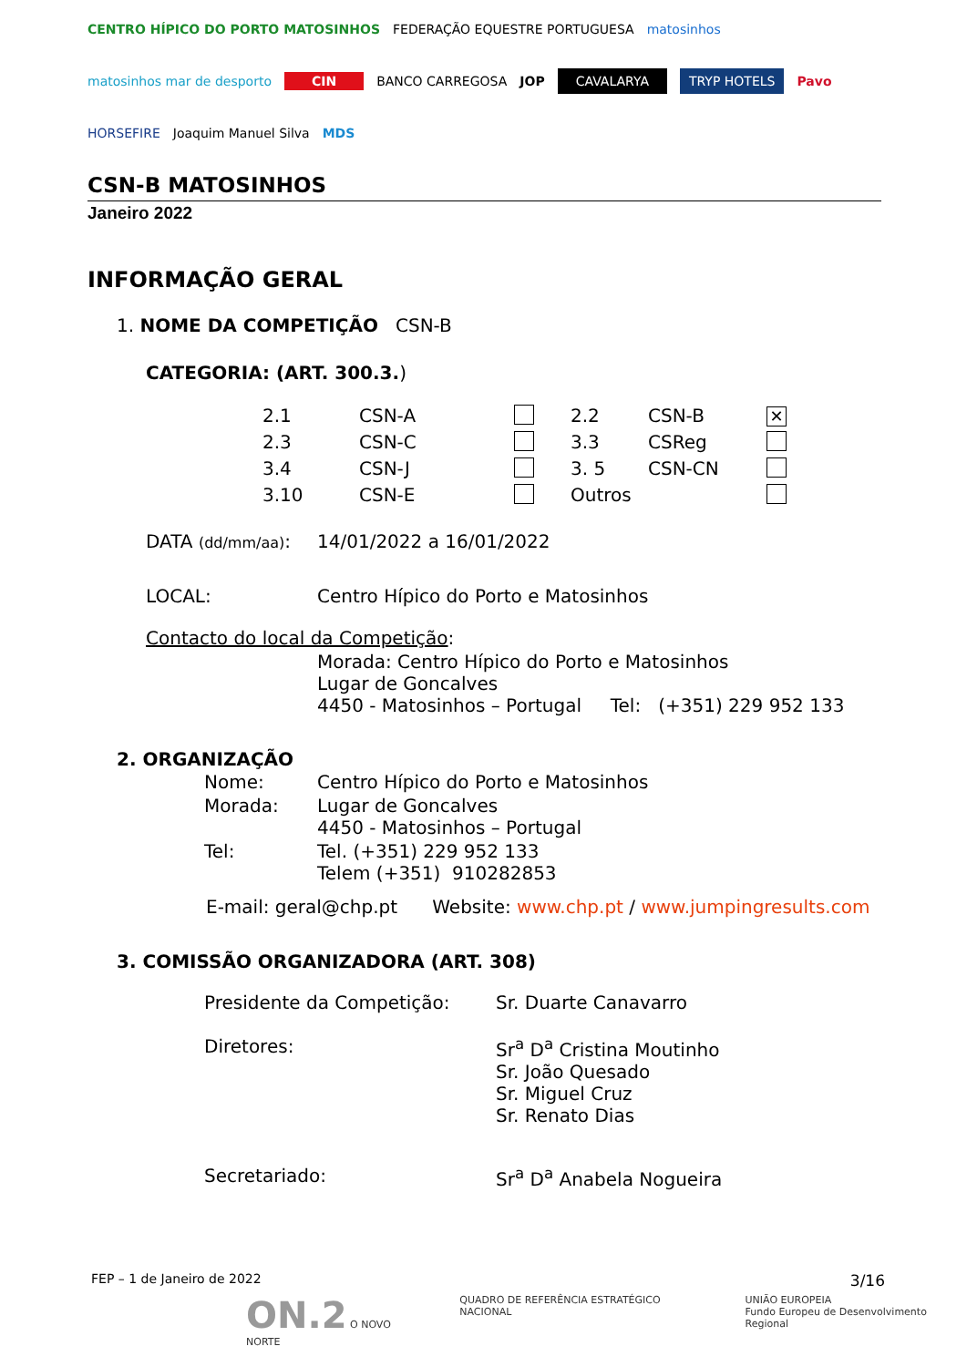CENTRO HÍPICO DO PORTO MATOSINHOS FEDERAÇÃO EQUESTRE PORTUGUESA matosinhos matosinhos mar de desporto CIN BANCO CARREGOSA JOP CAVALARYA TRYP HOTELS Pavo HORSEFIRE Joaquim Manuel Silva MDS
CSN-B MATOSINHOS
Janeiro 2022
INFORMAÇÃO GERAL
1. NOME DA COMPETIÇÃO CSN-B
CATEGORIA: (ART. 300.3.)
| 2.1 | CSN-A | | 2.2 | CSN-B | ✕ |
| 2.3 | CSN-C | | 3.3 | CSReg | |
| 3.4 | CSN-J | | 3. 5 | CSN-CN | |
| 3.10 | CSN-E | | Outros | | |
| DATA (dd/mm/aa) : | 14/01/2022 a 16/01/2022 |
| LOCAL: | Centro Hípico do Porto e Matosinhos |
| Contacto do local da Competição : | |
| | Morada: Centro Hípico do Porto e Matosinhos Lugar de Goncalves 4450 - Matosinhos – Portugal Tel: (+351) 229 952 133 |
2. ORGANIZAÇÃO
| Nome: | Centro Hípico do Porto e Matosinhos |
| Morada: | Lugar de Goncalves 4450 - Matosinhos – Portugal |
| Tel: | Tel. (+351) 229 952 133 Telem (+351) 910282853 |
E-mail: geral@chp.pt Website: www.chp.pt / www.jumpingresults.com
3. COMISSÃO ORGANIZADORA (ART. 308)
| Presidente da Competição: | Sr. Duarte Canavarro |
| Diretores: | Sr<sup>a</sup> D<sup>a</sup> Cristina Moutinho Sr. João Quesado Sr. Miguel Cruz Sr. Renato Dias |
| Secretariado: | Sr<sup>a</sup> D<sup>a</sup> Anabela Nogueira |
FEP – 1 de Janeiro de 2022 3/16
ON.2 O NOVO NORTE QUADRO DE REFERÊNCIA ESTRATÉGICO NACIONAL UNIÃO EUROPEIA
Fundo Europeu de Desenvolvimento Regional